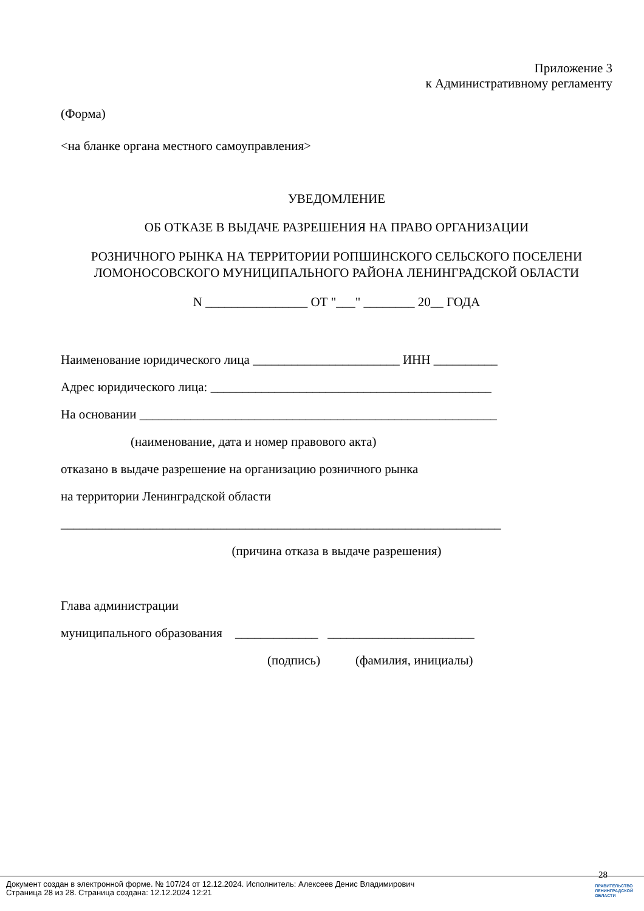Приложение 3
к Административному регламенту
(Форма)
<на бланке органа местного самоуправления>
УВЕДОМЛЕНИЕ
ОБ ОТКАЗЕ В ВЫДАЧЕ РАЗРЕШЕНИЯ НА ПРАВО ОРГАНИЗАЦИИ
РОЗНИЧНОГО РЫНКА НА ТЕРРИТОРИИ РОПШИНСКОГО СЕЛЬСКОГО ПОСЕЛЕНИ
ЛОМОНОСОВСКОГО МУНИЦИПАЛЬНОГО РАЙОНА ЛЕНИНГРАДСКОЙ ОБЛАСТИ
N ________________ ОТ "___" ________ 20__ ГОДА
Наименование юридического лица _______________________ ИНН __________
Адрес юридического лица: ____________________________________________
На основании ________________________________________________________
(наименование, дата и номер правового акта)
отказано в выдаче разрешение на организацию розничного рынка
на территории Ленинградской области
_____________________________________________________________________
(причина отказа в выдаче разрешения)
Глава администрации
муниципального образования _____________ _______________________
(подпись) (фамилия, инициалы)
28
Документ создан в электронной форме. № 107/24 от 12.12.2024. Исполнитель: Алексеев Денис Владимирович
Страница 28 из 28. Страница создана: 12.12.2024 12:21
ПРАВИТЕЛЬСТВО
ЛЕНИНГРАДСКОЙ
ОБЛАСТИ